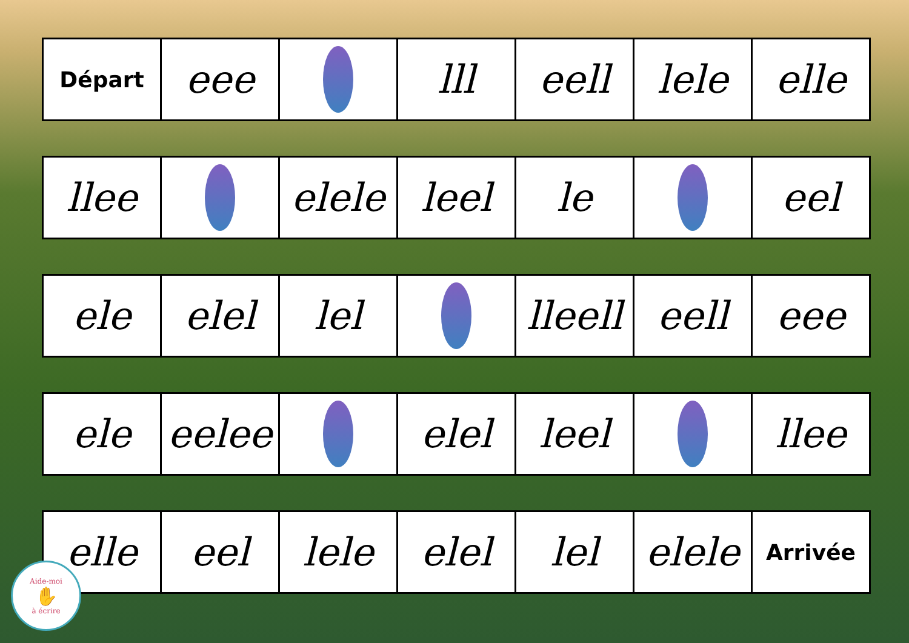Départ
eee lll eell lele elle
llee elele leel le eel
ele elel lel lleell
eell eee
ele eelee elel leel llee
elle eel lele elel lel elele
Arrivée
Aide-moi
✋
à écrire